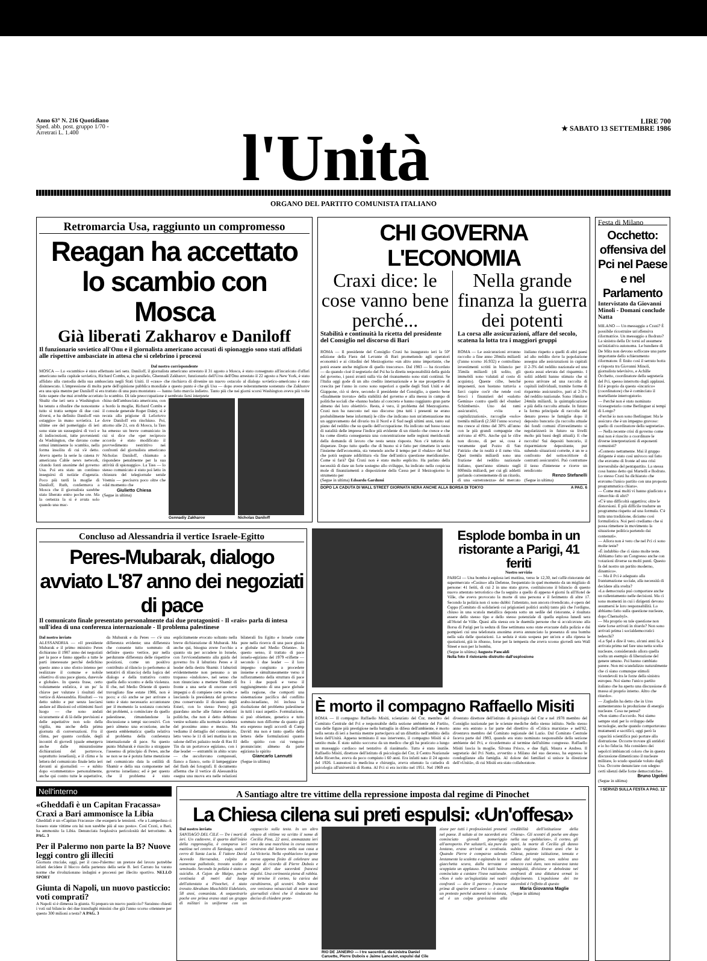Anno 63° N. 216 Quotidiano
Sped. abb. post. gruppo 1/70 -
Arretrati L. 1.400
l'Unità
LIRE 700
★ SABATO 13 SETTEMBRE 1986
ORGANO DEL PARTITO COMUNISTA ITALIANO
Retromarcia Usa, raggiunto un compromesso
Reagan ha accettato lo scambio con Mosca
Già liberati Zakharov e Daniloff
Il funzionario sovietico all'Onu e il giornalista americano accusati di spionaggio sono stati affidati alle rispettive ambasciate in attesa che si celebrino i processi
Dal nostro corrispondente
MOSCA — Lo «scambio» è stato effettuato ieri sera. Daniloff, il giornalista americano arrestato il 31 agosto a Mosca, è stato consegnato all'incaricato d'affari americano nella capitale sovietica, Richard Combs, e, in parallelo, Ghennadi Zakharov, funzionario dell'Urss dell'Onu arrestato il 22 agosto a New York, è stato affidato alla custodia della sua ambasciata negli Stati Uniti. Il «caso» che rischiava di divenire un nuovo ostacolo al dialogo sovietico-americano è stato disinnescato. L'impressione di molta parte dell'opinione pubblica mondiale a questo punto è che gli Usa — dopo avere reiteratamente sostenuto che Zakharov era una spia mentre per Daniloff si era trattato di una pura montatura — hanno fatto marcia indietro. Tanto più che nei giorni scorsi Washington aveva più volte fatto sapere che mai avrebbe accettato lo scambio. Di tale preoccupazione è sembrato farsi interprete
Shultz che ieri sera a Washington ha tenuto a ribadire che nonostante tutto si tratta sempre di due casi diversi, e ha definito Daniloff «un ostaggio» in mano sovietica. Le ultime ore del pomeriggio di ieri sono state un susseguirsi di voci e di indiscrezioni, tutte provenienti da Washington, che davano come ormai imminente lo scambio, nella forma insolita di cui s'è detto. Aveva aperto la serie la catena tv americana Cable news network, citando fonti anonime del governo Usa. Poi era stato un continuo inseguirsi di notizie d'agenzia. Poco più tardi la moglie di Daniloff, Ruth, confermava a Mosca che il giornalista sarebbe stato liberato entro poche ore. Ma la certezza la si è avuta solo quando una mac-
china dell'ambasciata americana, con a bordo la moglie, Richard Combs e il console generale Roger Daley, si è recata alla prigione di Lefortovo dove Daniloff era rinchiuso. Poi, attorno alle 21, ora di Mosca, la Tass ha emesso un breve comunicato in cui si dice che «per reciproco accordo è stato modificato il provvedimento restrittivo nei confronti del giornalista americano Nicholas Daniloff, chiamato a rispondere penalmente per la sua attività di spionaggio». La Tass — lo stesso comunicato è stato poi letto in chiusura del telegiornale serale Vremia — precisava poco oltre che «dal momento che
Giulietto Chiesa
(Segue in ultima)
Gennadiy Zakharov
Nicholas Daniloff
CHI GOVERNA L'ECONOMIA
Craxi dice: le cose vanno bene perché...
Stabilità e continuità la ricetta del presidente del Consiglio nel discorso di Bari
ROMA — Il presidente del Consiglio Craxi ha inaugurato ieri la 50ª edizione della Fiera del Levante di Bari promettendo agli operatori economici e ai cittadini del Mezzogiorno «un altro anno importante, che potrà essere anche migliore di quello trascorso». Dal 1983 — ha ricordato — da quando cioè il segretario del Psi ha la diretta responsabilità della guida del governo, i passi avanti sulla via del risanamento sono stati continui. Se l'Italia oggi gode di un alto credito internazionale e le sue prospettive di crescita per l'anno in corso sono superiori a quelle degli Stati Uniti e del Giappone, ciò si deve, secondo il presidente del Consiglio, a questo bene «finalmente trovato» della stabilità del governo e alla messa in campo di politiche sociali che «hanno badato al concreto e hanno raggiunto gran parte almeno dei loro obiettivi». Resta, è vero, il problema del Mezzogiorno. Craxi non ha nascosto nel suo discorso (ma tutti i presenti ne erano probabilmente bene informati) le cifre che indicano non un'attenuazione ma un aggravamento del divario tra il Nord e il Sud negli ultimi anni, tanto sul piano del reddito che su quello dell'occupazione. Ha indicato nel basso tasso di natalità delle imprese l'indice più evidente di un ritardo che cresce e che ha come diretta conseguenza una concentrazione nelle regioni meridionali della domanda di lavoro che resta senza risposta. Non c'è tuttavia da disperare. Dopo tutto quello che di buono si è fatto per rimettere in sesto l'insieme dell'economia, sta venendo anche il tempo per il «balzo» del Sud che potrà segnare addirittura «la fine dell'antica questione meridionale». Come si farà? Qui Craxi non è stato molto esplicito. Ha parlato della necessità di dare un forte sostegno allo sviluppo, ha indicato nella cospicua mole di finanziamenti a disposizione della Cassa per il Mezzogiorno lo strumento per
(Segue in ultima) Edoardo Gardumi
Nella grande finanza la guerra dei potenti
La corsa alle assicurazioni, affare del secolo, scatena la lotta tra i maggiori gruppi
ROMA — Le assicurazioni avranno raccolto a fine anno 20mila miliardi (l'anno scorso 16.932) e controllano investimenti scritti in bilancio per 35mila miliardi (di solito, gli immobili sono valutati al costo di acquisto). Queste cifre, benché imponenti, non bastano tuttavia a farci capire cos'è che rende così feroci i finanzieri del «salotto Gemina» contro quelli del «bunker Schimberni». Uno dei rami assicurativi, «vita e capitalizzazioni», raccoglie «solo» tremila miliardi (2.560 l'anno scorso) ma cresce al ritmo del 30% all'anno con le più grandi compagnie che arrivano al 40%. Anche qui le cifre non dicono, di per sé, cosa è veramente quel Pozzo di San Patrizio che in realtà è il ramo vita. Quei tremila miliardi sono una frazione del reddito nazionale italiano, quest'anno stimato sugli 800mila miliardi, per cui gli addetti parlando correntemente di un ritardo, di una «arretratezza» del mercato italiano rispetto a quelli di altri paesi ad alto reddito dove la popolazione assegna alle assicurazioni in capitali il 2-3% del reddito nazionale ed una quota assai elevata del risparmio. I soliti addetti hanno stimato che si possa arrivare ad una raccolta di capitali individuali, tramite forme di risparmio assicurativo, pari al 2-3% del reddito nazionale. Sono 16mila o 24mila miliardi, la quintuplicazione e più della raccolta attuale. In futuro la forma principale di raccolta del denaro presso le famiglie dopo il deposito bancario (la raccolta attuale dei fondi comuni d'investimento si regolarizzerà in futuro su livelli molto più bassi degli attuali). E che raccolta! Sui depositi bancario, il risparmiatore depositante, pur subendo situazioni corrette, è un re a confronto del sottoscrittore di contratti assicurativi. Può contrattare il tasso d'interesse e riceve un rendiconto
Renzo Stefanelli
(Segue in ultima)
DOPO LA CADUTA DI WALL STREET GIORNATA NERA ANCHE ALLA BORSA DI TOKYO A PAG. 6
Concluso ad Alessandria il vertice Israele-Egitto
Peres-Mubarak, dialogo avviato L'87 anno dei negoziati di pace
Il comunicato finale presentato personalmente dai due protagonisti - Il «rais» parla di intesa sull'idea di una conferenza internazionale - Il problema palestinese
Dal nostro inviato
ALESSANDRIA — «Il presidente Mubarak e il primo ministro Peres dichiarano il 1987 anno dei negoziati per la pace e fanno appello a tutte le parti interessate perché dedichino questo anno a uno sforzo intenso per realizzare il comune e nobile obiettivo di una pace giusta, durevole e globale». In questa frase, certo volutamente enfatica, è un po' la chiave per valutare i risultati del vertice di Alessandria. Risultati — va detto subito e pur senza lasciarsi andare ad illusioni od ottimismi fuori luogo — che sono andati sicuramente al di là delle previsioni e delle aspettative non solo della vigilia, ma anche della prima giornata di conversazioni. Fra il clima, per quanto cordiale, degli incontri di giovedì (quale emergeva anche dalle misuratissime dichiarazioni del portavoce, soprattutto israeliani), e il clima e la lettera del comunicato finale letto ieri davanti ai giornalisti — e subito dopo «commentato» personalmente, anche qui contro tutte le aspettative, da Mubarak e da Peres — c'è una differenza evidente; una differenza che consente tutto sommato di definire questo vertice, pur nella perdurante differenza delle rispettive posizioni, come un positivo contributo al rilancio (o perlomeno ai tentativi di rilancio) della logica del dialogo e della trattativa contro quella dello scontro e della violenza. Il che, nel Medio Oriente di questo travagliato fine estate 1986, non è poco; e ciò anche se per arrivare a tanto è stato necessario accantonare per il momento la sostanza concreta dei problemi, a cominciare da quello palestinese, rimandandone la discussione a tempi successivi. Con però almeno una eccezione, anche questa emblematica: quella relativa al problema della conferenza internazionale di pace. Su questo punto Mubarak è riuscito a strappare l'assenso di principio di Peres, anche se non se ne è potuta farne menzione nel comunicato data la ostilità di Shamir e della sua componente nel governo israeliano; ed è per questo che il problema è stato esplicitamente evocato soltanto nella breve dichiarazione di Mubarak. Ma anche qui, bisogna avere l'occhio a quanto sta per accadere in Israele, con l'avvicendamento alla guida del governo fra il laburista Peres e il leader della destra Shamir. I laburisti evidentemente non pensano a un trapasso «indolore», nel senso che non rinunciano a mettere Shamir di fronte a una serie di onorare certi impegni o di compiere certe scelte; e lasciando la presidenza del governo (ma conservando il dicastero degli Esteri, con lo stesso Peres) già guardano anche alle future elezioni politiche, che non è detto debbano venire soltanto alla normale scadenza del prossimo anno e mezzo. Ma vediamo il dettaglio del comunicato, letto verso le 11 di ieri mattina in un salone dell'ex palazzo reale di Ras El Tin da un portavoce egiziano, con i due leader — entrambi in abito scuro — che ascoltavano compassati, fianco a fianco, sotto il lampeggiare del flash dei fotografi. Il documento afferma che il vertice di Alessandria «segna una nuova era nelle relazioni bilaterali fra Egitto e Israele come pure nella ricerca di una pace giusta e globale nel Medio Oriente». In questo senso, il trattato di pace israelo-egiziano del 1979 «riflette — secondo i due leader — il loro impegno congiunto a procedere insieme e simultaneamente verso il rafforzamento della struttura di pace fra i due popoli e verso il raggiungimento di una pace globale nella regione, che comporti una sistemazione pacifica del conflitto arabo-israeliano, ivi inclusa la risoluzione del problema palestinese in tutti i suoi aspetti». Formulazione, si può obiettare, generica e tutto sommato non difforme da quanto già era espresso negli accordi di Camp David: ma non è tanto quello della lettera delle formulazioni quanto dello spirito con cui vengono pronunciate; almeno da parte egiziana lo spirito
Giancarlo Lannutti
(Segue in ultima)
Esplode bomba in un ristorante a Parigi, 41 feriti
Nostro servizio
PARIGI — Una bomba è esplosa ieri mattina, verso le 12,30, nel caffè-ristorante del supermercato «Casino» alla Defense, frequentato in quel momento da un migliaio di persone: 41 feriti, di cui 2 in uno stato grave, costituiscono il bilancio di questo nuovo attentato terroristico che fa seguito a quello di appena 4 giorni fa all'Hotel de Ville, che aveva provocato la morte di una persona e il ferimento di altre 17. Secondo la polizia non ci sono dubbi: l'attentato, non ancora rivendicato, è opera del Csppa (Comitato di solidarietà coi prigionieri politici arabi) tanto più che l'ordigno, chiuso in una scatola metallica deposta sotto un sedile del ristorante, è risultata essere dello stesso tipo e dello stesso potenziale di quella esplosa lunedì sera all'Hotel de Ville. Quasi alla stessa ora le duemila persone che si accalcavano alla Borsa di Parigi per la seduta di fine settimana sono state evacuate dalla polizia e dai pompieri cui una telefonata anonima aveva annunciato la presenza di una bomba nella sala delle quotazioni. La seduta è stata sospesa per un'ora e alla ripresa le quotazioni, già in ribasso, forse per la tempesta che aveva scosso giovedì sera Wall Street e non per la bomba,
(Segue in ultima) Augusto Pancaldi
Nella foto il ristorante distrutto dall'esplosione
È morto il compagno Raffaello Misiti
ROMA — Il compagno Raffaello Misiti, scienziato del Cnr, membro del Comitato Centrale del Pci e responsabile della sezione ambiente del Partito, una delle figure più prestigiose nella battaglia in difesa dell'ambiente, è morto nella serata di ieri a Isernia mentre partecipava ad un dibattito nell'ambito della festa dell'Unità. Appena terminato il suo intervento, il compagno Misiti si è sentito male. È stato subito soccorso da un medico che gli ha praticato a lungo un massaggio cardiaco nel tentativo di rianimarlo. Tutto è stato inutile. Raffaello Misiti, direttore dell'istituto di psicologia del Cnr, il Centro Nazionale delle Ricerche, aveva da poco compiuto i 60 anni. Era infatti nato il 24 agosto del 1926. Laureatosi in medicina e chirurgia, aveva ottenuto la cattedra di psicologia all'università di Roma. Al Pci si era iscritto nel 1951. Nel 1969 era diventato direttore dell'istituto di psicologia del Cnr e nel 1978 membro del Consiglio nazionale per le scienze mediche dello stesso istituto. Nello stesso anno era entrato a far parte del direttivo di «Critica marxista» e nell'82, diventava membro del Comitato regionale del Lazio. Dal Comitato Centrale faceva parte dal 1983, quando era stato nominato responsabile della sezione ambiente del Pci, e riconfermato al termine dell'ultimo congresso. Raffaello Misiti lascia la moglie, Silvana Prisco, e due figli, Maura e Andrea. Il segretario del Pci Natta, avvertito a Milano del suo decesso, ha espresso le condoglianze alla famiglia. Al dolore dei familiari si unisce la direzione dell'«Unità», di cui Misiti era stato collaboratore.
Nell'interno
«Gheddafi è un Capitan Fracassa» Craxi a Bari ammonisce la Libia
Gheddafi è un «Capitan Fracassa» che esaspera le tensioni. «Se a Lampedusa ci fossero state vittime ora lui non sarebbe più al suo posto». Così Craxi, a Bari, ha ammonito la Libia. Denunciata l'esplosiva pericolosità del terrorismo. A PAG. 3
Per il Palermo non parte la B? Nuove leggi contro gli illeciti
Giornata cruciale, oggi, per il caso-Palermo: un pretore del lavoro potrebbe infatti decidere il blocco della partenza della serie B. Ieri Carraro ha varato norme che rivoluzionano indagini e processi per illecito sportivo. NELLO SPORT
Giunta di Napoli, un nuovo pasticcio: voti comprati?
A Napoli si è dimessa la giunta. Si prepara un nuovo pasticcio? Sarainno chiesti i voti sul bilancio dei due transfughi missini che già l'anno scorso ottennere per questo 300 milioni a testa? A PAG. 3
A Santiago altre tre vittime della repressione imposta dal regime di Pinochet
La Chiesa cilena sui preti espulsi: «Un'offesa»
Dal nostro inviato
SANTIAGO DEL CILE — Tre i morti di ieri. Un cadavere, il quarto dall'inizio della rappresaglia, è comparso ieri mattina nel centro di Santiago, sotto il cerro di Santa Lucia. È l'attore David Acevedo Hernandez, colpito da numerose pallottole, trovato scalzo e seminudo. Secondo la polizia è stato un suicidio. A Cajon de Maipo, poche centinaia di metri dal luogo dell'attentato a Pinochet, è stato trovato Abraham Muschiblit Eidelstein, 58 anni, comunista. A sequestrarlo poche ore prima erano stati un gruppo di militari in uniforme con un cappuccio sulla testa. In un altro elenco di vittime va scritto il nome di Cecilia Pina, 22 anni, ammazzata ieri sera da una macchina in corsa mentre rientrava dal lavoro nella sua casa a La Victoria. Nella «poblacion» la gente aveva appena finito di celebrare una messa di ricordo di Pierre Dubois e degli altri due sacerdoti francesi espulsi. Una cerimonia piena di rabbia. Al termine il corteo, la carica dei carabineros, gli scontri. Nelle stesse ore venivano minacciati di morte tanti giornalisti cileni che il sindacato ha deciso di chiedere prote-
RIO DE JANEIRO — I tre sacerdoti, da sinistra Daniel Caruette, Pierre Dubois e Jaime Lancelot, espulsi dal Cile
zione per tutti i professionisti presenti nel paese. Il saluto ai tre sacerdoti era cominciato giovedì pomeriggio all'aeroporto. Per salutarli, sia pure da lontano, erano arrivati a centinaia. Quando Pierre è comparso salendo lentamente la scaletta e agitando la sua giacchetta scura, dalla terrazza è scoppiato un applauso. Poi tutti hanno cominciato a cantare l'inno nazionale. «Non è solo un'ingiustizia nei nostri confronti — dice il parroco francese prima di sparire nell'aereo — è anche un pretesto perché aumenti la violenza, ed è un colpo gravissimo alla credibilità dell'istituzione della Chiesa». Gli scontri di poche ore dopo nella sua «poblacion», il corteo, gli spari, la morte di Cecilia gli danno subito ragione. Erano anni che la Chiesa, potente istituzione, temuta e odiata dal regime, non subiva uno smacco così duro, non misurava tanta ambiguità, divisione e debolezza nei confronti di una dittatura ormai in disfacimento. L'espulsione dei tre sacerdoti è l'effetto di questo
Maria Giovanna Maglie
(Segue in ultima)
Festa di Milano
Occhetto: offensiva del Pci nel Paese e nel Parlamento
Intervistato da Giovanni Minoli - Domani conclude Natta
MILANO — Un messaggio a Craxi? È possibile ricostruire un'offensiva riformatrice. Un messaggio a Bodrato? La sinistra della Dc torni ad assumere un'iniziativa autonoma. Le bandiere di De Mita non devono soffocare una parte importante dello schieramento riformatore. È finito così il serrato botta e risposta tra Giovanni Minoli, giornalista televisivo, e Achille Occhetto, coordinatore della segreteria del Pci, spesso interrotto dagli applausi. Ed è proprio da questo «incarico» (coordinatore) che è cominciato il martellante interrogatorio.
— Perché non è stato nominato vicesegretario come Berlinguer ai tempi di Longo?
«Perché io non sono Berlinguer. Ma le assicuro che è un impegno gravoso: quello di coordinatore della segreteria».
— Nella recente crisi di governo come mai non è riuscito a coordinare le diverse interpretazioni di esponenti comunisti?
«Contesto nettamente. Mai il gruppo dirigente è stato così univoco sul fatto che eravamo di fronte ad una crisi irreversibile del pentapartito. La stessa cosa hanno detto qui Martelli e Bodrato. Lo stesso Craxi ha dichiarato che eravamo l'unico partito con una proposta programmatica chiara».
— Come mai molti vi hanno giudicato a rimorchio di altri?
«C'è una difficoltà oggettiva; oltre le distorsioni. È più difficile tradurre un programma rispetto ad una formula. C'è tutta una tradizione, diciamo così formulistica. Noi però crediamo che si possa rimettere in movimento la situazione politica partendo dai contenuti».
— Allora non è vero che nel Pci ci sono molte teste?
«È indubbio che ci siano molte teste. Abbiamo fatto un Congresso anche con votazioni diverse su molti punti. Questo fa del nostro un partito moderno, dinamico».
— Ma il Pci è adeguato alla frantumazione sociale, alla necessità di decidere alla svelta?
«La democrazia può comportare anche un rallentamento nelle decisioni. Ma ci sono momenti in cui i dirigenti devono assumersi le loro responsabilità. Lo abbiamo fatto sulla questione nucleare, dopo Chernobyl».
— Ma proprio su tale questione non siete forse arrivati in ritardo? Non sono arrivati prima i socialdemocratici tedeschi?
«La Spd a dire il vero, alcuni anni fa, è arrivata prima nel fare una netta scelta nucleare, considerando allora quella scelta un esempio di liberazione del genere umano. Poi hanno cambiato parere. Non mi scandalizzo naturalmente che ci siano comunque stimoli vicendevoli tra le forze della sinistra europea. Noi siamo l'unico partito italiano che ha aperto una discussione di massa al proprio interno. Altro che ritardo».
— Zagladin ha detto che in Urss aumenteranno la produzione di energia nucleare. Cosa ne pensa?
«Non siamo d'accordo. Noi siamo sempre stati per lo sviluppo delle tecnologie, anche quando comportavano mutamenti e sacrifici, oggi però la capacità scientifica può portare alla distruzione. Occorre trovare gli antidoti e io ho fiducia. Ma considero dei sepolcri imbiancati coloro che in questa discussione dimenticano il nucleare militare, lo scudo spaziale voluto dagli Usa. Occorre denunciare con sdegno certi silenzi delle forze democratiche».
Bruno Ugolini
(Segue in ultima)
I SERVIZI SULLA FESTA A PAG. 12